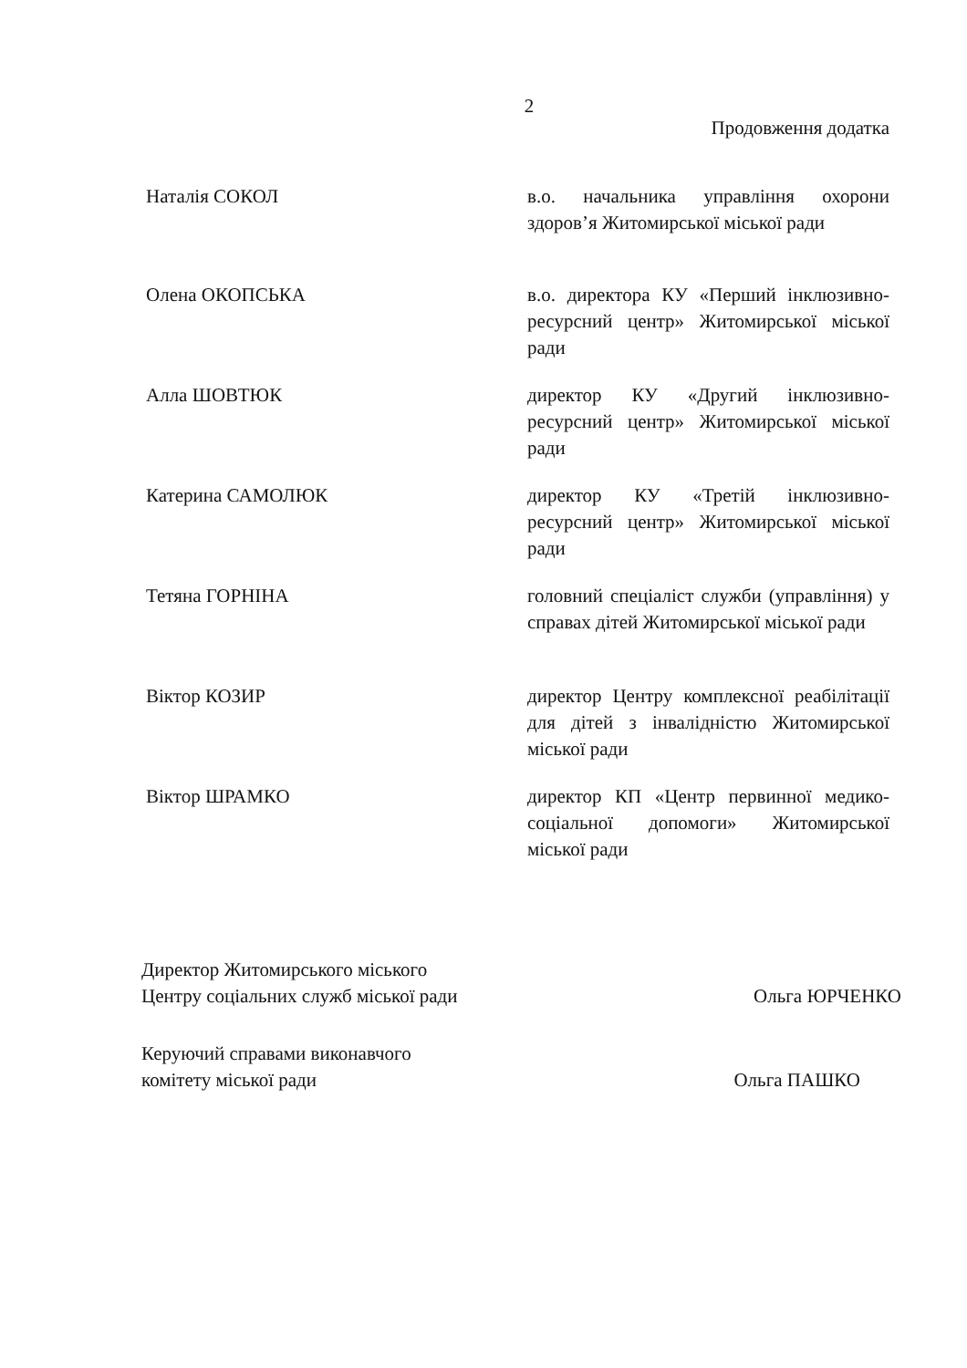2
Продовження додатка
Наталія СОКОЛ в.о. начальника управління охорони здоров’я Житомирської міської ради
Олена ОКОПСЬКА в.о. директора КУ «Перший інклюзивно-ресурсний центр» Житомирської міської ради
Алла ШОВТЮК директор КУ «Другий інклюзивно-ресурсний центр» Житомирської міської ради
Катерина САМОЛЮК директор КУ «Третій інклюзивно-ресурсний центр» Житомирської міської ради
Тетяна ГОРНІНА головний спеціаліст служби (управління) у справах дітей Житомирської міської ради
Віктор КОЗИР директор Центру комплексної реабілітації для дітей з інвалідністю Житомирської міської ради
Віктор ШРАМКО директор КП «Центр первинної медико-соціальної допомоги» Житомирської міської ради
Директор Житомирського міського
Центру соціальних служб міської ради
Ольга ЮРЧЕНКО
Керуючий справами виконавчого
комітету міської ради
Ольга ПАШКО